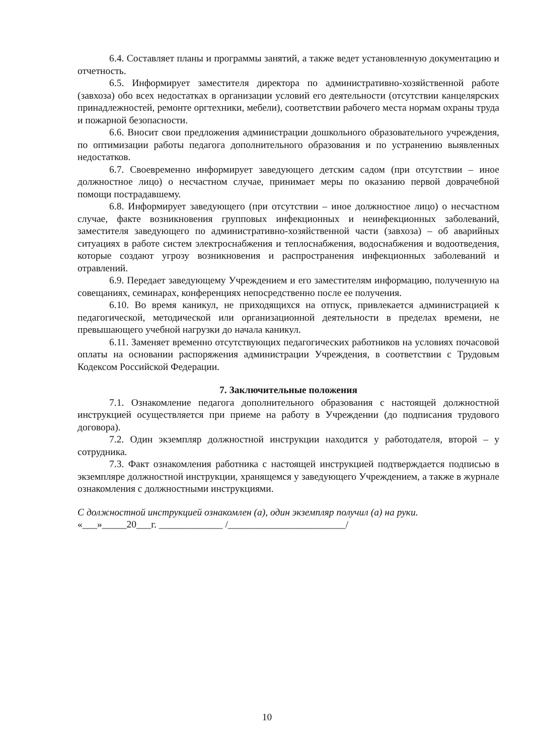6.4. Составляет планы и программы занятий, а также ведет установленную документацию и отчетность.
6.5. Информирует заместителя директора по административно-хозяйственной работе (завхоза) обо всех недостатках в организации условий его деятельности (отсутствии канцелярских принадлежностей, ремонте оргтехники, мебели), соответствии рабочего места нормам охраны труда и пожарной безопасности.
6.6. Вносит свои предложения администрации дошкольного образовательного учреждения, по оптимизации работы педагога дополнительного образования и по устранению выявленных недостатков.
6.7. Своевременно информирует заведующего детским садом (при отсутствии – иное должностное лицо) о несчастном случае, принимает меры по оказанию первой доврачебной помощи пострадавшему.
6.8. Информирует заведующего (при отсутствии – иное должностное лицо) о несчастном случае, факте возникновения групповых инфекционных и неинфекционных заболеваний, заместителя заведующего по административно-хозяйственной части (завхоза) – об аварийных ситуациях в работе систем электроснабжения и теплоснабжения, водоснабжения и водоотведения, которые создают угрозу возникновения и распространения инфекционных заболеваний и отравлений.
6.9. Передает заведующему Учреждением и его заместителям информацию, полученную на совещаниях, семинарах, конференциях непосредственно после ее получения.
6.10. Во время каникул, не приходящихся на отпуск, привлекается администрацией к педагогической, методической или организационной деятельности в пределах времени, не превышающего учебной нагрузки до начала каникул.
6.11. Заменяет временно отсутствующих педагогических работников на условиях почасовой оплаты на основании распоряжения администрации Учреждения, в соответствии с Трудовым Кодексом Российской Федерации.
7. Заключительные положения
7.1. Ознакомление педагога дополнительного образования с настоящей должностной инструкцией осуществляется при приеме на работу в Учреждении (до подписания трудового договора).
7.2. Один экземпляр должностной инструкции находится у работодателя, второй – у сотрудника.
7.3. Факт ознакомления работника с настоящей инструкцией подтверждается подписью в экземпляре должностной инструкции, хранящемся у заведующего Учреждением, а также в журнале ознакомления с должностными инструкциями.
С должностной инструкцией ознакомлен (а), один экземпляр получил (а) на руки.
«___»_____20___г. _____________ /________________________/
10